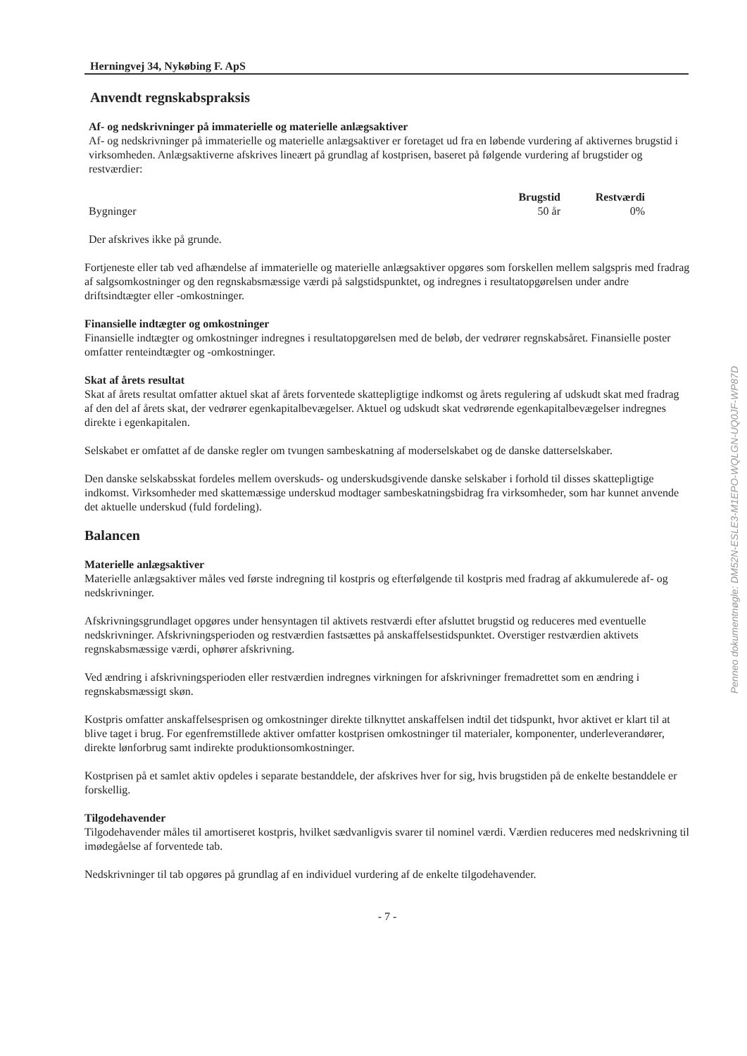Herningvej 34, Nykøbing F. ApS
Anvendt regnskabspraksis
Af- og nedskrivninger på immaterielle og materielle anlægsaktiver
Af- og nedskrivninger på immaterielle og materielle anlægsaktiver er foretaget ud fra en løbende vurdering af aktivernes brugstid i virksomheden. Anlægsaktiverne afskrives lineært på grundlag af kostprisen, baseret på følgende vurdering af brugstider og restværdier:
| | Brugstid | Restværdi |
| --- | --- | --- |
| Bygninger | 50 år | 0% |
Der afskrives ikke på grunde.
Fortjeneste eller tab ved afhændelse af immaterielle og materielle anlægsaktiver opgøres som forskellen mellem salgspris med fradrag af salgsomkostninger og den regnskabsmæssige værdi på salgstidspunktet, og indregnes i resultatopgørelsen under andre driftsindtægter eller -omkostninger.
Finansielle indtægter og omkostninger
Finansielle indtægter og omkostninger indregnes i resultatopgørelsen med de beløb, der vedrører regnskabsåret. Finansielle poster omfatter renteindtægter og -omkostninger.
Skat af årets resultat
Skat af årets resultat omfatter aktuel skat af årets forventede skattepligtige indkomst og årets regulering af udskudt skat med fradrag af den del af årets skat, der vedrører egenkapitalbevægelser. Aktuel og udskudt skat vedrørende egenkapitalbevægelser indregnes direkte i egenkapitalen.
Selskabet er omfattet af de danske regler om tvungen sambeskatning af moderselskabet og de danske datterselskaber.
Den danske selskabsskat fordeles mellem overskuds- og underskudsgivende danske selskaber i forhold til disses skattepligtige indkomst. Virksomheder med skattemæssige underskud modtager sambeskatningsbidrag fra virksomheder, som har kunnet anvende det aktuelle underskud (fuld fordeling).
Balancen
Materielle anlægsaktiver
Materielle anlægsaktiver måles ved første indregning til kostpris og efterfølgende til kostpris med fradrag af akkumulerede af- og nedskrivninger.
Afskrivningsgrundlaget opgøres under hensyntagen til aktivets restværdi efter afsluttet brugstid og reduceres med eventuelle nedskrivninger. Afskrivningsperioden og restværdien fastsættes på anskaffelsestidspunktet. Overstiger restværdien aktivets regnskabsmæssige værdi, ophører afskrivning.
Ved ændring i afskrivningsperioden eller restværdien indregnes virkningen for afskrivninger fremadrettet som en ændring i regnskabsmæssigt skøn.
Kostpris omfatter anskaffelsesprisen og omkostninger direkte tilknyttet anskaffelsen indtil det tidspunkt, hvor aktivet er klart til at blive taget i brug. For egenfremstillede aktiver omfatter kostprisen omkostninger til materialer, komponenter, underleverandører, direkte lønforbrug samt indirekte produktionsomkostninger.
Kostprisen på et samlet aktiv opdeles i separate bestanddele, der afskrives hver for sig, hvis brugstiden på de enkelte bestanddele er forskellig.
Tilgodehavender
Tilgodehavender måles til amortiseret kostpris, hvilket sædvanligvis svarer til nominel værdi. Værdien reduceres med nedskrivning til imødegåelse af forventede tab.
Nedskrivninger til tab opgøres på grundlag af en individuel vurdering af de enkelte tilgodehavender.
- 7 -
Penneo dokumentnøgle: DM52N-ESLE3-M1EPO-WQLGN-UQ0JF-WP87D